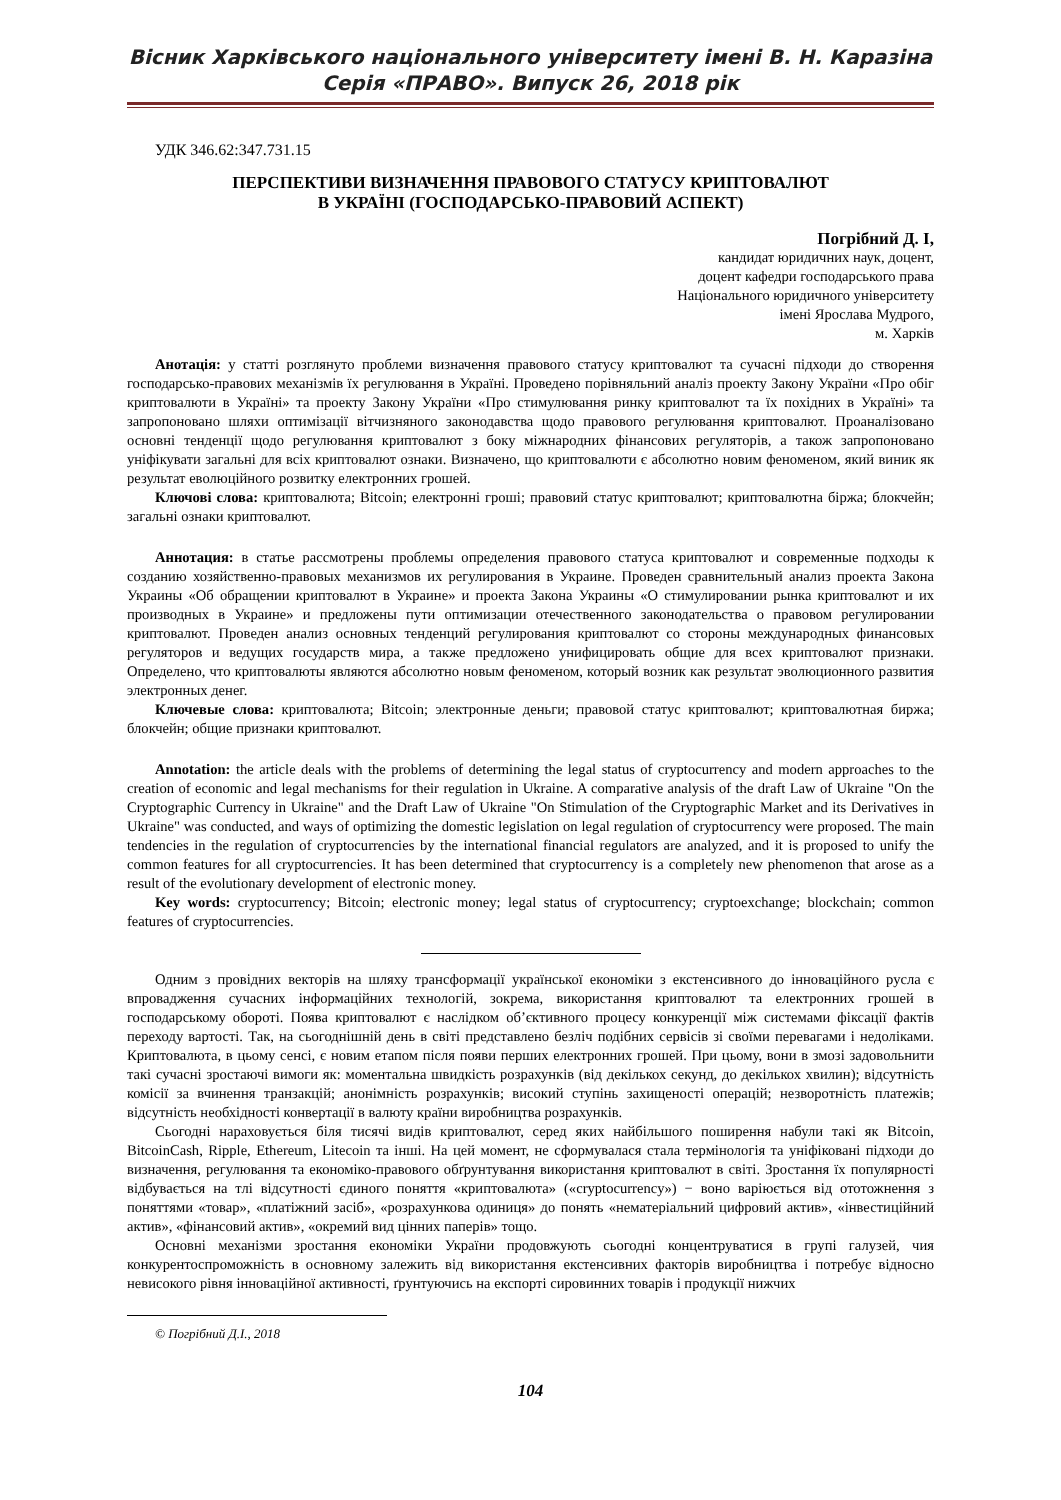Вісник Харківського національного університету імені В. Н. Каразіна
Серія «ПРАВО». Випуск 26, 2018 рік
УДК 346.62:347.731.15
ПЕРСПЕКТИВИ ВИЗНАЧЕННЯ ПРАВОВОГО СТАТУСУ КРИПТОВАЛЮТ
В УКРАЇНІ (ГОСПОДАРСЬКО-ПРАВОВИЙ АСПЕКТ)
Погрібний Д. І,
кандидат юридичних наук, доцент,
доцент кафедри господарського права
Національного юридичного університету
імені Ярослава Мудрого,
м. Харків
Анотація: у статті розглянуто проблеми визначення правового статусу криптовалют та сучасні підходи до створення господарсько-правових механізмів їх регулювання в Україні. Проведено порівняльний аналіз проекту Закону України «Про обіг криптовалюти в Україні» та проекту Закону України «Про стимулювання ринку криптовалют та їх похідних в Україні» та запропоновано шляхи оптимізації вітчизняного законодавства щодо правового регулювання криптовалют. Проаналізовано основні тенденції щодо регулювання криптовалют з боку міжнародних фінансових регуляторів, а також запропоновано уніфікувати загальні для всіх криптовалют ознаки. Визначено, що криптовалюти є абсолютно новим феноменом, який виник як результат еволюційного розвитку електронних грошей.
Ключові слова: криптовалюта; Bitcoin; електронні гроші; правовий статус криптовалют; криптовалютна біржа; блокчейн; загальні ознаки криптовалют.
Аннотация: в статье рассмотрены проблемы определения правового статуса криптовалют и современные подходы к созданию хозяйственно-правовых механизмов их регулирования в Украине. Проведен сравнительный анализ проекта Закона Украины «Об обращении криптовалют в Украине» и проекта Закона Украины «О стимулировании рынка криптовалют и их производных в Украине» и предложены пути оптимизации отечественного законодательства о правовом регулировании криптовалют. Проведен анализ основных тенденций регулирования криптовалют со стороны международных финансовых регуляторов и ведущих государств мира, а также предложено унифицировать общие для всех криптовалют признаки. Определено, что криптовалюты являются абсолютно новым феноменом, который возник как результат эволюционного развития электронных денег.
Ключевые слова: криптовалюта; Bitcoin; электронные деньги; правовой статус криптовалют; криптовалютная биржа; блокчейн; общие признаки криптовалют.
Annotation: the article deals with the problems of determining the legal status of cryptocurrency and modern approaches to the creation of economic and legal mechanisms for their regulation in Ukraine. A comparative analysis of the draft Law of Ukraine "On the Cryptographic Currency in Ukraine" and the Draft Law of Ukraine "On Stimulation of the Cryptographic Market and its Derivatives in Ukraine" was conducted, and ways of optimizing the domestic legislation on legal regulation of cryptocurrency were proposed. The main tendencies in the regulation of cryptocurrencies by the international financial regulators are analyzed, and it is proposed to unify the common features for all cryptocurrencies. It has been determined that cryptocurrency is a completely new phenomenon that arose as a result of the evolutionary development of electronic money.
Key words: cryptocurrency; Bitcoin; electronic money; legal status of cryptocurrency; cryptoexchange; blockchain; common features of cryptocurrencies.
Одним з провідних векторів на шляху трансформації української економіки з екстенсивного до інноваційного русла є впровадження сучасних інформаційних технологій, зокрема, використання криптовалют та електронних грошей в господарському обороті. Поява криптовалют є наслідком об’єктивного процесу конкуренції між системами фіксації фактів переходу вартості. Так, на сьогоднішній день в світі представлено безліч подібних сервісів зі своїми перевагами і недоліками. Криптовалюта, в цьому сенсі, є новим етапом після появи перших електронних грошей. При цьому, вони в змозі задовольнити такі сучасні зростаючі вимоги як: моментальна швидкість розрахунків (від декількох секунд, до декількох хвилин); відсутність комісії за вчинення транзакцій; анонімність розрахунків; високий ступінь захищеності операцій; незворотність платежів; відсутність необхідності конвертації в валюту країни виробництва розрахунків.
Сьогодні нараховується біля тисячі видів криптовалют, серед яких найбільшого поширення набули такі як Bitcoin, BitcoinCash, Ripple, Ethereum, Litecoin та інші. На цей момент, не сформувалася стала термінологія та уніфіковані підходи до визначення, регулювання та економіко-правового обґрунтування використання криптовалют в світі. Зростання їх популярності відбувається на тлі відсутності єдиного поняття «криптовалюта» («cryptocurrency») − воно варіюється від ототожнення з поняттями «товар», «платіжний засіб», «розрахункова одиниця» до понять «нематеріальний цифровий актив», «інвестиційний актив», «фінансовий актив», «окремий вид цінних паперів» тощо.
Основні механізми зростання економіки України продовжують сьогодні концентруватися в групі галузей, чия конкурентоспроможність в основному залежить від використання екстенсивних факторів виробництва і потребує відносно невисокого рівня інноваційної активності, ґрунтуючись на експорті сировинних товарів і продукції нижчих
© Погрібний Д.І., 2018
104